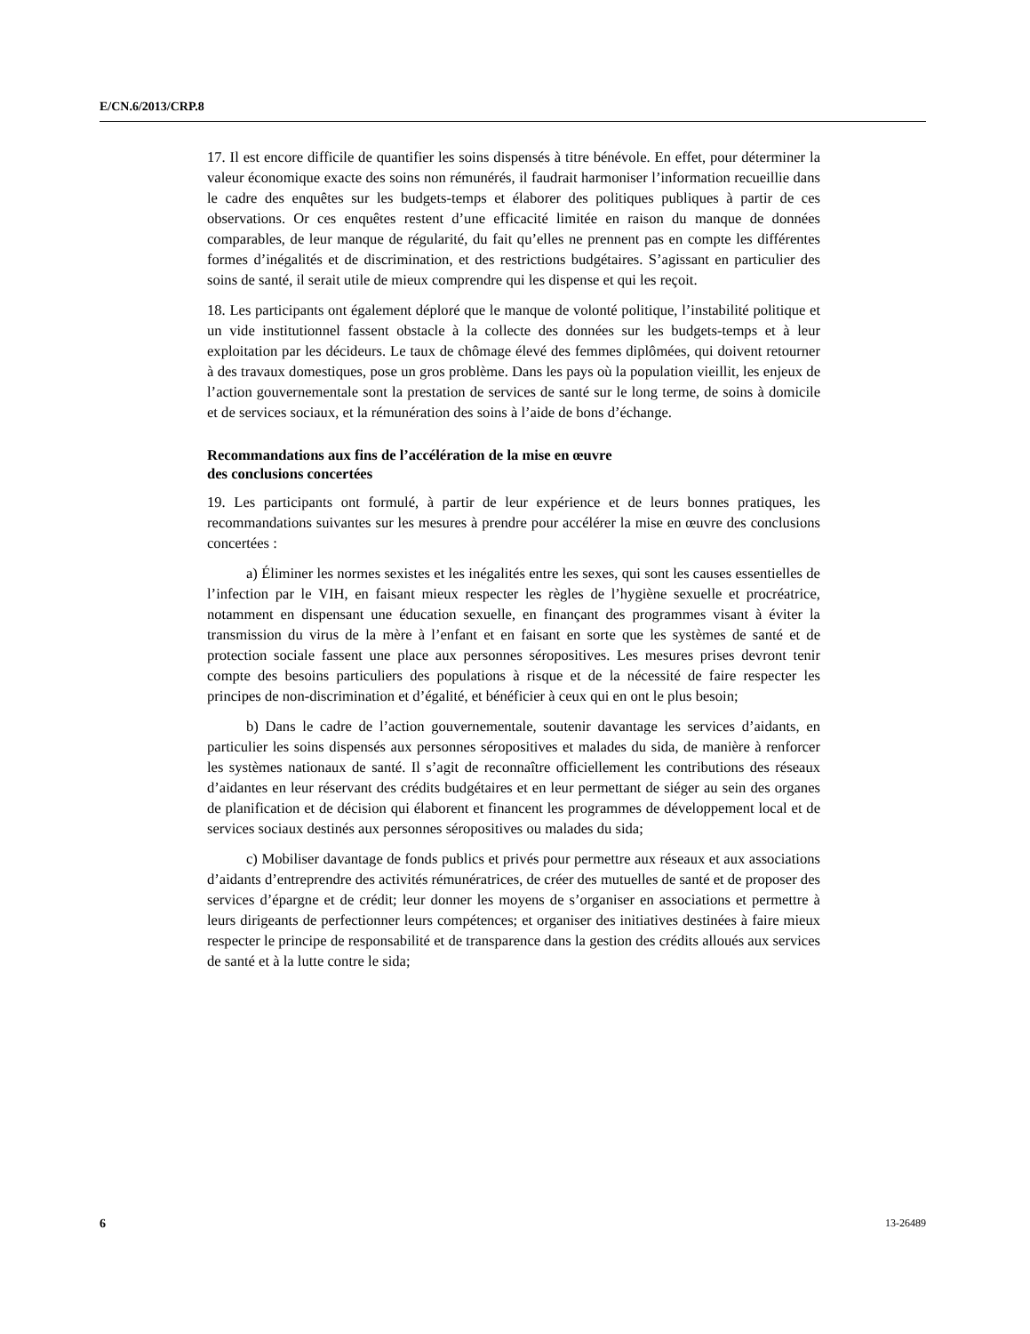E/CN.6/2013/CRP.8
17. Il est encore difficile de quantifier les soins dispensés à titre bénévole. En effet, pour déterminer la valeur économique exacte des soins non rémunérés, il faudrait harmoniser l’information recueillie dans le cadre des enquêtes sur les budgets-temps et élaborer des politiques publiques à partir de ces observations. Or ces enquêtes restent d’une efficacité limitée en raison du manque de données comparables, de leur manque de régularité, du fait qu’elles ne prennent pas en compte les différentes formes d’inégalités et de discrimination, et des restrictions budgétaires. S’agissant en particulier des soins de santé, il serait utile de mieux comprendre qui les dispense et qui les reçoit.
18. Les participants ont également déploré que le manque de volonté politique, l’instabilité politique et un vide institutionnel fassent obstacle à la collecte des données sur les budgets-temps et à leur exploitation par les décideurs. Le taux de chômage élevé des femmes diplômées, qui doivent retourner à des travaux domestiques, pose un gros problème. Dans les pays où la population vieillit, les enjeux de l’action gouvernementale sont la prestation de services de santé sur le long terme, de soins à domicile et de services sociaux, et la rémunération des soins à l’aide de bons d’échange.
Recommandations aux fins de l’accélération de la mise en œuvre
des conclusions concertées
19. Les participants ont formulé, à partir de leur expérience et de leurs bonnes pratiques, les recommandations suivantes sur les mesures à prendre pour accélérer la mise en œuvre des conclusions concertées :
a) Éliminer les normes sexistes et les inégalités entre les sexes, qui sont les causes essentielles de l’infection par le VIH, en faisant mieux respecter les règles de l’hygiène sexuelle et procréatrice, notamment en dispensant une éducation sexuelle, en finançant des programmes visant à éviter la transmission du virus de la mère à l’enfant et en faisant en sorte que les systèmes de santé et de protection sociale fassent une place aux personnes séropositives. Les mesures prises devront tenir compte des besoins particuliers des populations à risque et de la nécessité de faire respecter les principes de non-discrimination et d’égalité, et bénéficier à ceux qui en ont le plus besoin;
b) Dans le cadre de l’action gouvernementale, soutenir davantage les services d’aidants, en particulier les soins dispensés aux personnes séropositives et malades du sida, de manière à renforcer les systèmes nationaux de santé. Il s’agit de reconnaître officiellement les contributions des réseaux d’aidantes en leur réservant des crédits budgétaires et en leur permettant de siéger au sein des organes de planification et de décision qui élaborent et financent les programmes de développement local et de services sociaux destinés aux personnes séropositives ou malades du sida;
c) Mobiliser davantage de fonds publics et privés pour permettre aux réseaux et aux associations d’aidants d’entreprendre des activités rémunératrices, de créer des mutuelles de santé et de proposer des services d’épargne et de crédit; leur donner les moyens de s’organiser en associations et permettre à leurs dirigeants de perfectionner leurs compétences; et organiser des initiatives destinées à faire mieux respecter le principe de responsabilité et de transparence dans la gestion des crédits alloués aux services de santé et à la lutte contre le sida;
6 13-26489